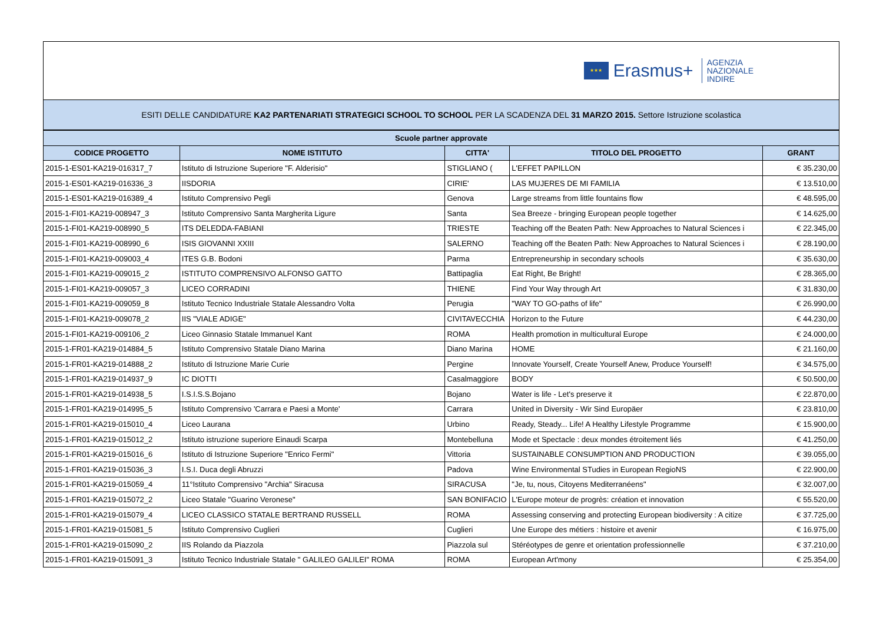★★★
Erasmus+
AGENZIA
NAZIONALE
INDIRE
ESITI DELLE CANDIDATURE KA2 PARTENARIATI STRATEGICI SCHOOL TO SCHOOL PER LA SCADENZA DEL 31 MARZO 2015. Settore Istruzione scolastica
| Scuole partner approvate | | | | |
| --- | --- | --- | --- | --- |
| CODICE PROGETTO | NOME ISTITUTO | CITTA' | TITOLO DEL PROGETTO | GRANT |
| 2015-1-ES01-KA219-016317_7 | Istituto di Istruzione Superiore "F. Alderisio" | STIGLIANO ( | L'EFFET PAPILLON | € 35.230,00 |
| 2015-1-ES01-KA219-016336_3 | IISDORIA | CIRIE' | LAS MUJERES DE MI FAMILIA | € 13.510,00 |
| 2015-1-ES01-KA219-016389_4 | Istituto Comprensivo Pegli | Genova | Large streams from little fountains flow | € 48.595,00 |
| 2015-1-FI01-KA219-008947_3 | Istituto Comprensivo Santa Margherita Ligure | Santa | Sea Breeze - bringing European people together | € 14.625,00 |
| 2015-1-FI01-KA219-008990_5 | ITS DELEDDA-FABIANI | TRIESTE | Teaching off the Beaten Path: New Approaches to Natural Sciences i | € 22.345,00 |
| 2015-1-FI01-KA219-008990_6 | ISIS GIOVANNI XXIII | SALERNO | Teaching off the Beaten Path: New Approaches to Natural Sciences i | € 28.190,00 |
| 2015-1-FI01-KA219-009003_4 | ITES G.B. Bodoni | Parma | Entrepreneurship in secondary schools | € 35.630,00 |
| 2015-1-FI01-KA219-009015_2 | ISTITUTO COMPRENSIVO ALFONSO GATTO | Battipaglia | Eat Right, Be Bright! | € 28.365,00 |
| 2015-1-FI01-KA219-009057_3 | LICEO CORRADINI | THIENE | Find Your Way through Art | € 31.830,00 |
| 2015-1-FI01-KA219-009059_8 | Istituto Tecnico Industriale Statale Alessandro Volta | Perugia | "WAY TO GO-paths of life" | € 26.990,00 |
| 2015-1-FI01-KA219-009078_2 | IIS "VIALE ADIGE" | CIVITAVECCHIA | Horizon to the Future | € 44.230,00 |
| 2015-1-FI01-KA219-009106_2 | Liceo Ginnasio Statale Immanuel Kant | ROMA | Health promotion in multicultural Europe | € 24.000,00 |
| 2015-1-FR01-KA219-014884_5 | Istituto Comprensivo Statale Diano Marina | Diano Marina | HOME | € 21.160,00 |
| 2015-1-FR01-KA219-014888_2 | Istituto di Istruzione Marie Curie | Pergine | Innovate Yourself, Create Yourself Anew, Produce Yourself! | € 34.575,00 |
| 2015-1-FR01-KA219-014937_9 | IC DIOTTI | Casalmaggiore | BODY | € 50.500,00 |
| 2015-1-FR01-KA219-014938_5 | I.S.I.S.S.Bojano | Bojano | Water is life - Let's preserve it | € 22.870,00 |
| 2015-1-FR01-KA219-014995_5 | Istituto Comprensivo 'Carrara e Paesi a Monte' | Carrara | United in Diversity - Wir Sind Europäer | € 23.810,00 |
| 2015-1-FR01-KA219-015010_4 | Liceo Laurana | Urbino | Ready, Steady... Life! A Healthy Lifestyle Programme | € 15.900,00 |
| 2015-1-FR01-KA219-015012_2 | Istituto istruzione superiore Einaudi Scarpa | Montebelluna | Mode et Spectacle : deux mondes étroitement liés | € 41.250,00 |
| 2015-1-FR01-KA219-015016_6 | Istituto di Istruzione Superiore "Enrico Fermi" | Vittoria | SUSTAINABLE CONSUMPTION AND PRODUCTION | € 39.055,00 |
| 2015-1-FR01-KA219-015036_3 | I.S.I. Duca degli Abruzzi | Padova | Wine Environmental STudies in European RegioNS | € 22.900,00 |
| 2015-1-FR01-KA219-015059_4 | 11°Istituto Comprensivo "Archia" Siracusa | SIRACUSA | "Je, tu, nous, Citoyens Mediterranéens" | € 32.007,00 |
| 2015-1-FR01-KA219-015072_2 | Liceo Statale "Guarino Veronese" | SAN BONIFACIO | L'Europe moteur de progrès: création et innovation | € 55.520,00 |
| 2015-1-FR01-KA219-015079_4 | LICEO CLASSICO STATALE BERTRAND RUSSELL | ROMA | Assessing conserving and protecting European biodiversity : A citize | € 37.725,00 |
| 2015-1-FR01-KA219-015081_5 | Istituto Comprensivo Cuglieri | Cuglieri | Une Europe des métiers : histoire et avenir | € 16.975,00 |
| 2015-1-FR01-KA219-015090_2 | IIS Rolando da Piazzola | Piazzola sul | Stéréotypes de genre et orientation professionnelle | € 37.210,00 |
| 2015-1-FR01-KA219-015091_3 | Istituto Tecnico Industriale Statale " GALILEO GALILEI" ROMA | ROMA | European Art'mony | € 25.354,00 |